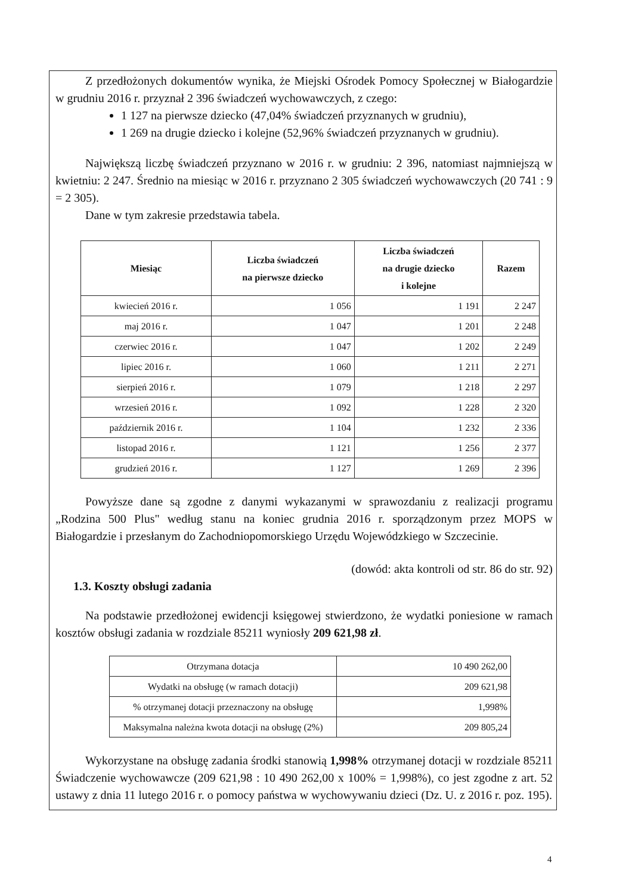Z przedłożonych dokumentów wynika, że Miejski Ośrodek Pomocy Społecznej w Białogardzie w grudniu 2016 r. przyznał 2 396 świadczeń wychowawczych, z czego:
1 127 na pierwsze dziecko (47,04% świadczeń przyznanych w grudniu),
1 269 na drugie dziecko i kolejne (52,96% świadczeń przyznanych w grudniu).
Największą liczbę świadczeń przyznano w 2016 r. w grudniu: 2 396, natomiast najmniejszą w kwietniu: 2 247. Średnio na miesiąc w 2016 r. przyznano 2 305 świadczeń wychowawczych (20 741 : 9 = 2 305).
Dane w tym zakresie przedstawia tabela.
| Miesiąc | Liczba świadczeń na pierwsze dziecko | Liczba świadczeń na drugie dziecko i kolejne | Razem |
| --- | --- | --- | --- |
| kwiecień 2016 r. | 1 056 | 1 191 | 2 247 |
| maj 2016 r. | 1 047 | 1 201 | 2 248 |
| czerwiec 2016 r. | 1 047 | 1 202 | 2 249 |
| lipiec 2016 r. | 1 060 | 1 211 | 2 271 |
| sierpień 2016 r. | 1 079 | 1 218 | 2 297 |
| wrzesień 2016 r. | 1 092 | 1 228 | 2 320 |
| październik 2016 r. | 1 104 | 1 232 | 2 336 |
| listopad 2016 r. | 1 121 | 1 256 | 2 377 |
| grudzień 2016 r. | 1 127 | 1 269 | 2 396 |
Powyższe dane są zgodne z danymi wykazanymi w sprawozdaniu z realizacji programu „Rodzina 500 Plus" według stanu na koniec grudnia 2016 r. sporządzonym przez MOPS w Białogardzie i przesłanym do Zachodniopomorskiego Urzędu Wojewódzkiego w Szczecinie.
(dowód: akta kontroli od str. 86 do str. 92)
1.3. Koszty obsługi zadania
Na podstawie przedłożonej ewidencji księgowej stwierdzono, że wydatki poniesione w ramach kosztów obsługi zadania w rozdziale 85211 wyniosły 209 621,98 zł.
| Otrzymana dotacja | 10 490 262,00 |
| Wydatki na obsługę (w ramach dotacji) | 209 621,98 |
| % otrzymanej dotacji przeznaczony na obsługę | 1,998% |
| Maksymalna należna kwota dotacji na obsługę (2%) | 209 805,24 |
Wykorzystane na obsługę zadania środki stanowią 1,998% otrzymanej dotacji w rozdziale 85211 Świadczenie wychowawcze (209 621,98 : 10 490 262,00 x 100% = 1,998%), co jest zgodne z art. 52 ustawy z dnia 11 lutego 2016 r. o pomocy państwa w wychowywaniu dzieci (Dz. U. z 2016 r. poz. 195).
4